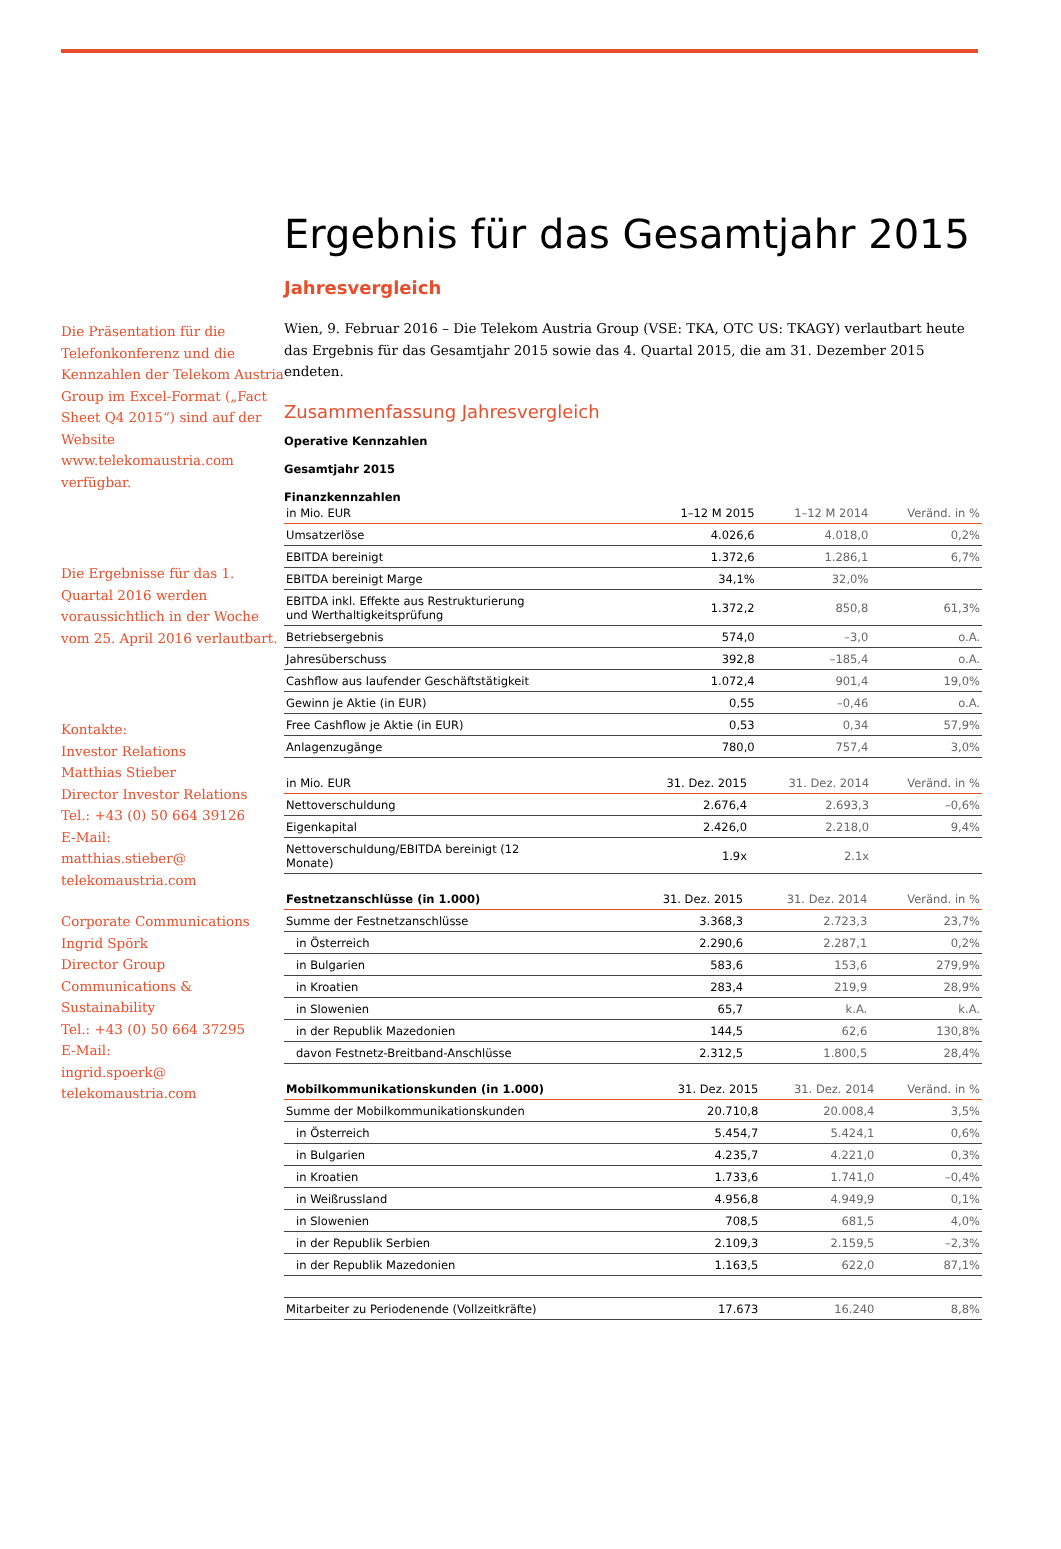Die Präsentation für die Telefonkonferenz und die Kennzahlen der Telekom Austria Group im Excel-Format („Fact Sheet Q4 2015“) sind auf der Website www.telekomaustria.com verfügbar.
Die Ergebnisse für das 1. Quartal 2016 werden voraussichtlich in der Woche vom 25. April 2016 verlautbart.
Kontakte:
Investor Relations
Matthias Stieber
Director Investor Relations
Tel.: +43 (0) 50 664 39126
E-Mail:
matthias.stieber@
telekomaustria.com
Corporate Communications
Ingrid Spörk
Director Group
Communications &
Sustainability
Tel.: +43 (0) 50 664 37295
E-Mail:
ingrid.spoerk@
telekomaustria.com
Ergebnis für das Gesamtjahr 2015
Jahresvergleich
Wien, 9. Februar 2016 – Die Telekom Austria Group (VSE: TKA, OTC US: TKAGY) verlautbart heute das Ergebnis für das Gesamtjahr 2015 sowie das 4. Quartal 2015, die am 31. Dezember 2015 endeten.
Zusammenfassung Jahresvergleich
Operative Kennzahlen
Gesamtjahr 2015
Finanzkennzahlen
| in Mio. EUR | 1–12 M 2015 | 1–12 M 2014 | Veränd. in % |
| --- | --- | --- | --- |
| Umsatzerlöse | 4.026,6 | 4.018,0 | 0,2% |
| EBITDA bereinigt | 1.372,6 | 1.286,1 | 6,7% |
| EBITDA bereinigt Marge | 34,1% | 32,0% | |
| EBITDA inkl. Effekte aus Restrukturierung und Werthaltigkeitsprüfung | 1.372,2 | 850,8 | 61,3% |
| Betriebsergebnis | 574,0 | –3,0 | o.A. |
| Jahresüberschuss | 392,8 | –185,4 | o.A. |
| Cashflow aus laufender Geschäftstätigkeit | 1.072,4 | 901,4 | 19,0% |
| Gewinn je Aktie (in EUR) | 0,55 | –0,46 | o.A. |
| Free Cashflow je Aktie (in EUR) | 0,53 | 0,34 | 57,9% |
| Anlagenzugänge | 780,0 | 757,4 | 3,0% |
| in Mio. EUR | 31. Dez. 2015 | 31. Dez. 2014 | Veränd. in % |
| --- | --- | --- | --- |
| Nettoverschuldung | 2.676,4 | 2.693,3 | –0,6% |
| Eigenkapital | 2.426,0 | 2.218,0 | 9,4% |
| Nettoverschuldung/EBITDA bereinigt (12 Monate) | 1.9x | 2.1x | |
| Festnetzanschlüsse (in 1.000) | 31. Dez. 2015 | 31. Dez. 2014 | Veränd. in % |
| --- | --- | --- | --- |
| Summe der Festnetzanschlüsse | 3.368,3 | 2.723,3 | 23,7% |
| in Österreich | 2.290,6 | 2.287,1 | 0,2% |
| in Bulgarien | 583,6 | 153,6 | 279,9% |
| in Kroatien | 283,4 | 219,9 | 28,9% |
| in Slowenien | 65,7 | k.A. | k.A. |
| in der Republik Mazedonien | 144,5 | 62,6 | 130,8% |
| davon Festnetz-Breitband-Anschlüsse | 2.312,5 | 1.800,5 | 28,4% |
| Mobilkommunikationskunden (in 1.000) | 31. Dez. 2015 | 31. Dez. 2014 | Veränd. in % |
| --- | --- | --- | --- |
| Summe der Mobilkommunikationskunden | 20.710,8 | 20.008,4 | 3,5% |
| in Österreich | 5.454,7 | 5.424,1 | 0,6% |
| in Bulgarien | 4.235,7 | 4.221,0 | 0,3% |
| in Kroatien | 1.733,6 | 1.741,0 | –0,4% |
| in Weißrussland | 4.956,8 | 4.949,9 | 0,1% |
| in Slowenien | 708,5 | 681,5 | 4,0% |
| in der Republik Serbien | 2.109,3 | 2.159,5 | –2,3% |
| in der Republik Mazedonien | 1.163,5 | 622,0 | 87,1% |
| Mitarbeiter zu Periodenende (Vollzeitkräfte) | 17.673 | 16.240 | 8,8% |